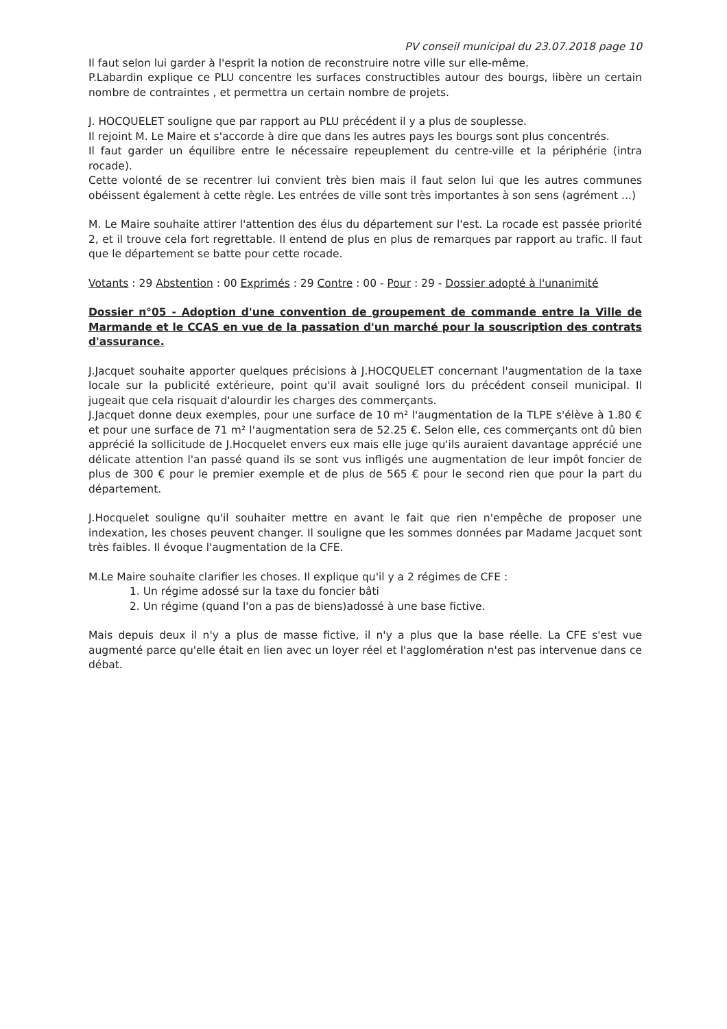PV conseil municipal du 23.07.2018 page 10
Il faut selon lui garder à l'esprit la notion de reconstruire notre ville sur elle-même.
P.Labardin explique ce PLU concentre les surfaces constructibles autour des bourgs, libère un certain nombre de contraintes , et permettra un certain nombre de projets.
J. HOCQUELET souligne que par rapport au PLU précédent il y a plus de souplesse.
Il rejoint M. Le Maire et s'accorde à dire que dans les autres pays les bourgs sont plus concentrés.
Il faut garder un équilibre entre le nécessaire repeuplement du centre-ville et la périphérie (intra rocade).
Cette volonté de se recentrer lui convient très bien mais il faut selon lui que les autres communes obéissent également à cette règle. Les entrées de ville sont très importantes à son sens (agrément ...)
M. Le Maire souhaite attirer l'attention des élus du département sur l'est. La rocade est passée priorité 2, et il trouve cela fort regrettable. Il entend de plus en plus de remarques par rapport au trafic. Il faut que le département se batte pour cette rocade.
Votants : 29 Abstention : 00 Exprimés : 29 Contre : 00 - Pour : 29 - Dossier adopté à l'unanimité
Dossier n°05 - Adoption d'une convention de groupement de commande entre la Ville de Marmande et le CCAS en vue de la passation d'un marché pour la souscription des contrats d'assurance.
J.Jacquet souhaite apporter quelques précisions à J.HOCQUELET concernant l'augmentation de la taxe locale sur la publicité extérieure, point qu'il avait souligné lors du précédent conseil municipal. Il jugeait que cela risquait d'alourdir les charges des commerçants.
J.Jacquet donne deux exemples, pour une surface de 10 m² l'augmentation de la TLPE s'élève à 1.80 € et pour une surface de 71 m² l'augmentation sera de 52.25 €. Selon elle, ces commerçants ont dû bien apprécié la sollicitude de J.Hocquelet envers eux mais elle juge qu'ils auraient davantage apprécié une délicate attention l'an passé quand ils se sont vus infligés une augmentation de leur impôt foncier de plus de 300 € pour le premier exemple et de plus de 565 € pour le second rien que pour la part du département.
J.Hocquelet souligne qu'il souhaiter mettre en avant le fait que rien n'empêche de proposer une indexation, les choses peuvent changer. Il souligne que les sommes données par Madame Jacquet sont très faibles. Il évoque l'augmentation de la CFE.
M.Le Maire souhaite clarifier les choses. Il explique qu'il y a 2 régimes de CFE :
1. Un régime adossé sur la taxe du foncier bâti
2. Un régime (quand l'on a pas de biens)adossé à une base fictive.
Mais depuis deux il n'y a plus de masse fictive, il n'y a plus que la base réelle. La CFE s'est vue augmenté parce qu'elle était en lien avec un loyer réel et l'agglomération n'est pas intervenue dans ce débat.